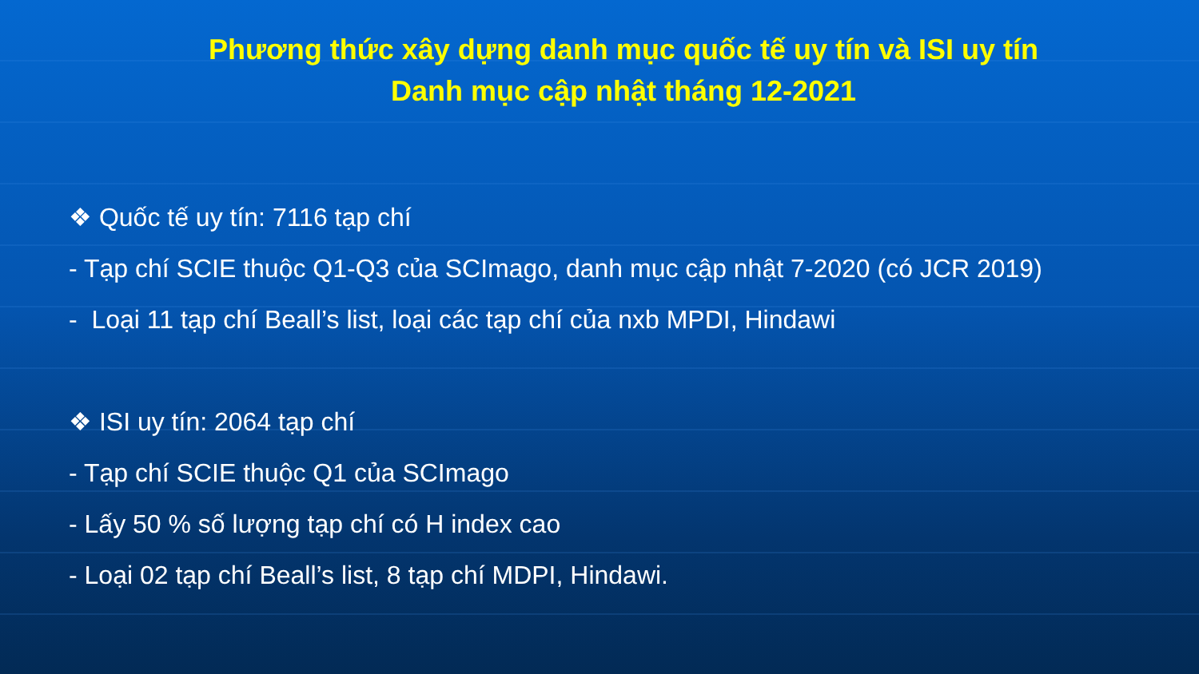Phương thức xây dựng danh mục quốc tế uy tín và ISI uy tín
Danh mục cập nhật tháng 12-2021
❖ Quốc tế uy tín: 7116 tạp chí
- Tạp chí SCIE thuộc Q1-Q3 của SCImago, danh mục cập nhật 7-2020 (có JCR 2019)
- Loại 11 tạp chí Beall’s list, loại các tạp chí của nxb MPDI, Hindawi
❖ ISI uy tín: 2064 tạp chí
- Tạp chí SCIE thuộc Q1 của SCImago
- Lấy 50 % số lượng tạp chí có H index cao
- Loại 02 tạp chí Beall’s list, 8 tạp chí MDPI, Hindawi.